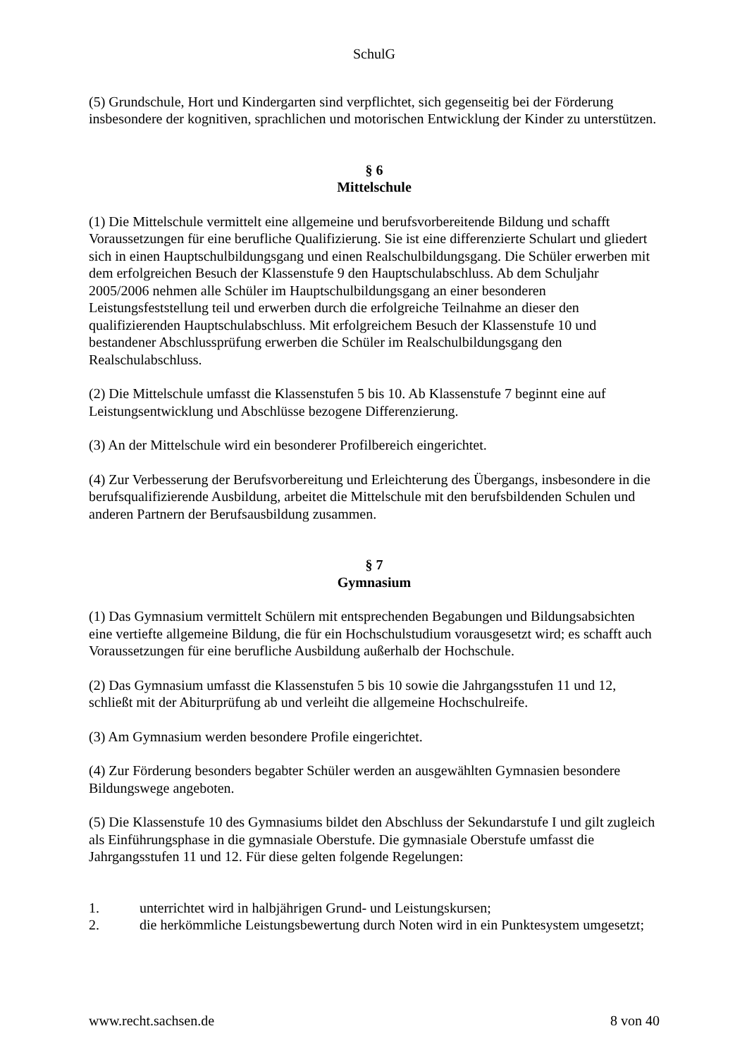SchulG
(5) Grundschule, Hort und Kindergarten sind verpflichtet, sich gegenseitig bei der Förderung insbesondere der kognitiven, sprachlichen und motorischen Entwicklung der Kinder zu unterstützen.
§ 6
Mittelschule
(1) Die Mittelschule vermittelt eine allgemeine und berufsvorbereitende Bildung und schafft Voraussetzungen für eine berufliche Qualifizierung. Sie ist eine differenzierte Schulart und gliedert sich in einen Hauptschulbildungsgang und einen Realschulbildungsgang. Die Schüler erwerben mit dem erfolgreichen Besuch der Klassenstufe 9 den Hauptschulabschluss. Ab dem Schuljahr 2005/2006 nehmen alle Schüler im Hauptschulbildungsgang an einer besonderen Leistungsfeststellung teil und erwerben durch die erfolgreiche Teilnahme an dieser den qualifizierenden Hauptschulabschluss. Mit erfolgreichem Besuch der Klassenstufe 10 und bestandener Abschlussprüfung erwerben die Schüler im Realschulbildungsgang den Realschulabschluss.
(2) Die Mittelschule umfasst die Klassenstufen 5 bis 10. Ab Klassenstufe 7 beginnt eine auf Leistungsentwicklung und Abschlüsse bezogene Differenzierung.
(3) An der Mittelschule wird ein besonderer Profilbereich eingerichtet.
(4) Zur Verbesserung der Berufsvorbereitung und Erleichterung des Übergangs, insbesondere in die berufsqualifizierende Ausbildung, arbeitet die Mittelschule mit den berufsbildenden Schulen und anderen Partnern der Berufsausbildung zusammen.
§ 7
Gymnasium
(1) Das Gymnasium vermittelt Schülern mit entsprechenden Begabungen und Bildungsabsichten eine vertiefte allgemeine Bildung, die für ein Hochschulstudium vorausgesetzt wird; es schafft auch Voraussetzungen für eine berufliche Ausbildung außerhalb der Hochschule.
(2) Das Gymnasium umfasst die Klassenstufen 5 bis 10 sowie die Jahrgangsstufen 11 und 12, schließt mit der Abiturprüfung ab und verleiht die allgemeine Hochschulreife.
(3) Am Gymnasium werden besondere Profile eingerichtet.
(4) Zur Förderung besonders begabter Schüler werden an ausgewählten Gymnasien besondere Bildungswege angeboten.
(5) Die Klassenstufe 10 des Gymnasiums bildet den Abschluss der Sekundarstufe I und gilt zugleich als Einführungsphase in die gymnasiale Oberstufe. Die gymnasiale Oberstufe umfasst die Jahrgangsstufen 11 und 12. Für diese gelten folgende Regelungen:
1. unterrichtet wird in halbjährigen Grund- und Leistungskursen;
2. die herkömmliche Leistungsbewertung durch Noten wird in ein Punktesystem umgesetzt;
www.recht.sachsen.de 8 von 40